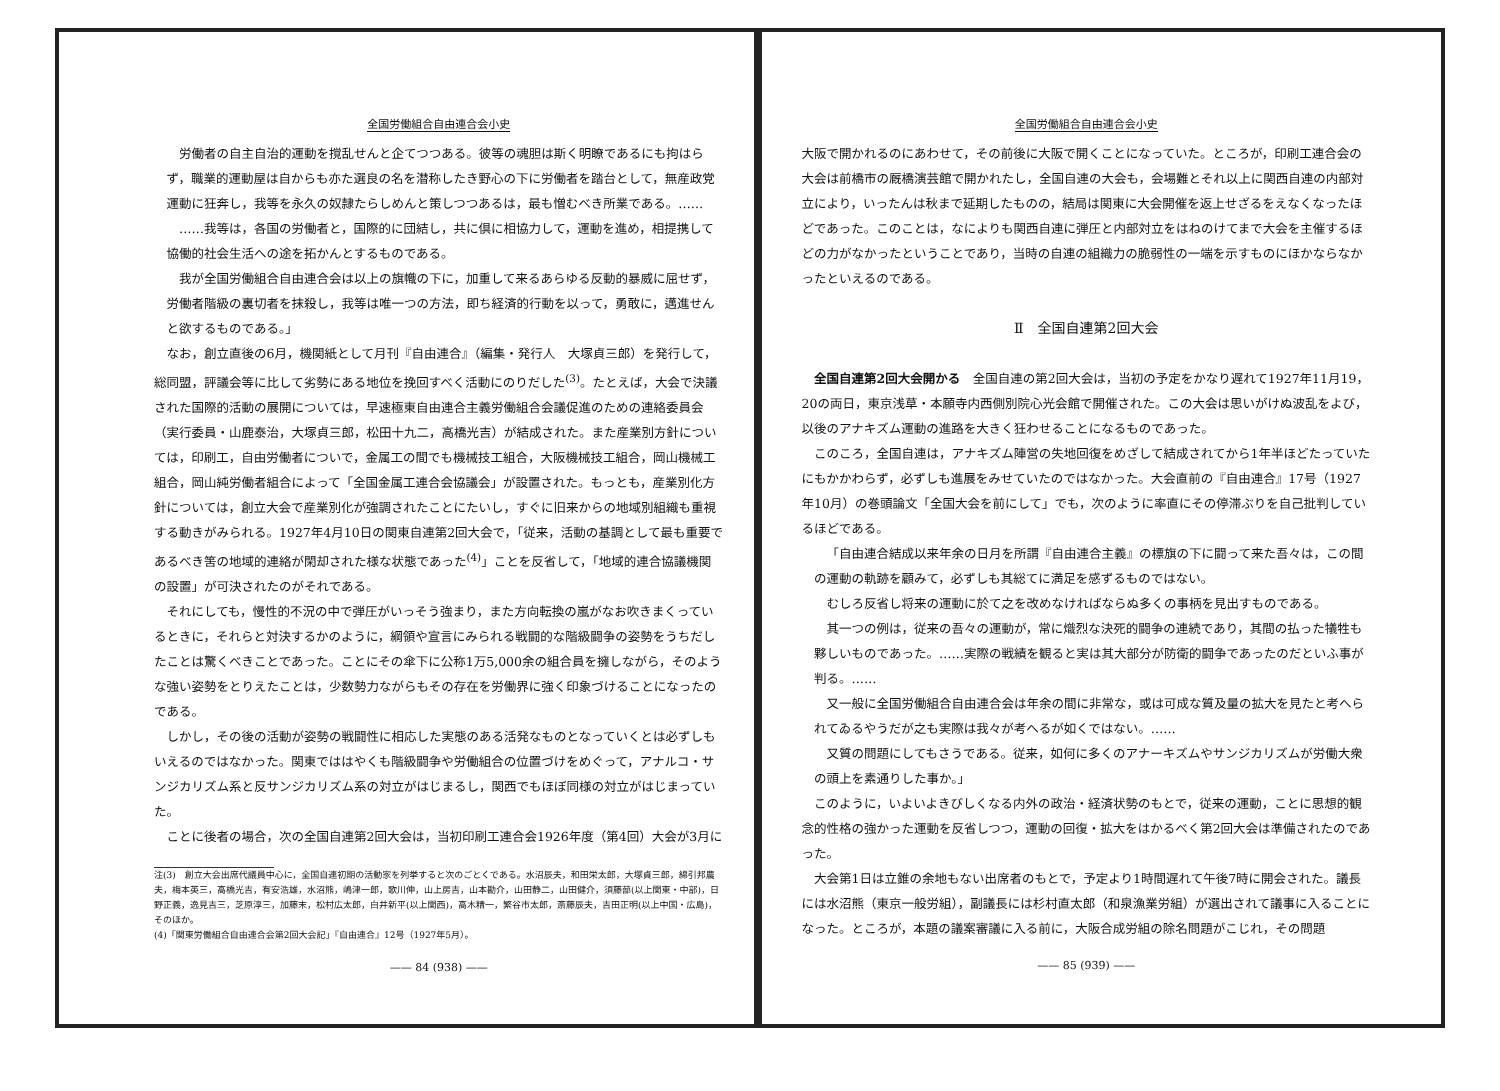全国労働組合自由連合会小史
労働者の自主自治的運動を撹乱せんと企てつつある。彼等の魂胆は斯く明瞭であるにも拘はらず，職業的運動屋は自からも亦た選良の名を潜称したき野心の下に労働者を踏台として，無産政党運動に狂奔し，我等を永久の奴隷たらしめんと策しつつあるは，最も憎むべき所業である。……
……我等は，各国の労働者と，国際的に団結し，共に倶に相協力して，運動を進め，相提携して協働的社会生活への途を拓かんとするものである。
我が全国労働組合自由連合会は以上の旗幟の下に，加重して来るあらゆる反動的暴威に屈せず，労働者階級の裏切者を抹殺し，我等は唯一つの方法，即ち経済的行動を以って，勇敢に，邁進せんと欲するものである。」
なお，創立直後の6月，機関紙として月刊『自由連合』（編集・発行人　大塚貞三郎）を発行して，総同盟，評議会等に比して劣勢にある地位を挽回すべく活動にのりだした<sup>(3)</sup>。たとえば，大会で決議された国際的活動の展開については，早速極東自由連合主義労働組合会議促進のための連絡委員会（実行委員・山鹿泰治，大塚貞三郎，松田十九二，高橋光吉）が結成された。また産業別方針については，印刷工，自由労働者についで，金属工の間でも機械技工組合，大阪機械技工組合，岡山機械工組合，岡山純労働者組合によって「全国金属工連合会協議会」が設置された。もっとも，産業別化方針については，創立大会で産業別化が強調されたことにたいし，すぐに旧来からの地域別組織も重視する動きがみられる。1927年4月10日の関東自連第2回大会で，「従来，活動の基調として最も重要であるべき筈の地域的連絡が閑却された様な状態であった<sup>(4)</sup>」ことを反省して，「地域的連合協議機関の設置」が可決されたのがそれである。
それにしても，慢性的不況の中で弾圧がいっそう強まり，また方向転換の嵐がなお吹きまくっているときに，それらと対決するかのように，綱領や宣言にみられる戦闘的な階級闘争の姿勢をうちだしたことは驚くべきことであった。ことにその傘下に公称1万5,000余の組合員を擁しながら，そのような強い姿勢をとりえたことは，少数勢力ながらもその存在を労働界に強く印象づけることになったのである。
しかし，その後の活動が姿勢の戦闘性に相応した実態のある活発なものとなっていくとは必ずしもいえるのではなかった。関東でははやくも階級闘争や労働組合の位置づけをめぐって，アナルコ・サンジカリズム系と反サンジカリズム系の対立がはじまるし，関西でもほぼ同様の対立がはじまっていた。
ことに後者の場合，次の全国自連第2回大会は，当初印刷工連合会1926年度（第4回）大会が3月に
注(3)　創立大会出席代議員中心に，全国自連初期の活動家を列挙すると次のごとくである。水沼辰夫，和田栄太郎，大塚貞三郎，綿引邦農夫，梅本英三，高橋光吉，有安浩雄，水沼熊，嶋津一郎，歌川伸，山上房吉，山本勘介，山田静二，山田健介，須藤蔀(以上関東・中部)，日野正義，逸見吉三，芝原淳三，加藤末，松村広太郎，白井新平(以上関西)，高木精一，繁谷市太郎，斎藤辰夫，吉田正明(以上中国・広島)，そのほか。
(4)「関東労働組合自由連合会第2回大会記」『自由連合』12号（1927年5月）。
—— 84 (938) ——
全国労働組合自由連合会小史
大阪で開かれるのにあわせて，その前後に大阪で開くことになっていた。ところが，印刷工連合会の大会は前橋市の厩橋演芸館で開かれたし，全国自連の大会も，会場難とそれ以上に関西自連の内部対立により，いったんは秋まで延期したものの，結局は関東に大会開催を返上せざるをえなくなったほどであった。このことは，なによりも関西自連に弾圧と内部対立をはねのけてまで大会を主催するほどの力がなかったということであり，当時の自連の組織力の脆弱性の一端を示すものにほかならなかったといえるのである。
Ⅱ　全国自連第2回大会
全国自連第2回大会開かる　全国自連の第2回大会は，当初の予定をかなり遅れて1927年11月19，20の両日，東京浅草・本願寺内西側別院心光会館で開催された。この大会は思いがけぬ波乱をよび，以後のアナキズム運動の進路を大きく狂わせることになるものであった。
このころ，全国自連は，アナキズム陣営の失地回復をめざして結成されてから1年半ほどたっていたにもかかわらず，必ずしも進展をみせていたのではなかった。大会直前の『自由連合』17号（1927年10月）の巻頭論文「全国大会を前にして」でも，次のように率直にその停滞ぶりを自己批判しているほどである。
「自由連合結成以来年余の日月を所謂『自由連合主義』の標旗の下に闘って来た吾々は，この間の運動の軌跡を顧みて，必ずしも其総てに満足を感ずるものではない。
むしろ反省し将来の運動に於て之を改めなければならぬ多くの事柄を見出すものである。
其一つの例は，従来の吾々の運動が，常に熾烈な決死的闘争の連続であり，其間の払った犠牲も夥しいものであった。……実際の戦績を観ると実は其大部分が防衛的闘争であったのだといふ事が判る。……
又一般に全国労働組合自由連合会は年余の間に非常な，或は可成な質及量の拡大を見たと考へられてゐるやうだが之も実際は我々が考へるが如くではない。……
又質の問題にしてもさうである。従来，如何に多くのアナーキズムやサンジカリズムが労働大衆の頭上を素通りした事か。」
このように，いよいよきびしくなる内外の政治・経済状勢のもとで，従来の運動，ことに思想的観念的性格の強かった運動を反省しつつ，運動の回復・拡大をはかるべく第2回大会は準備されたのであった。
大会第1日は立錐の余地もない出席者のもとで，予定より1時間遅れて午後7時に開会された。議長には水沼熊（東京一般労組），副議長には杉村直太郎（和泉漁業労組）が選出されて議事に入ることになった。ところが，本題の議案審議に入る前に，大阪合成労組の除名問題がこじれ，その問題
—— 85 (939) ——